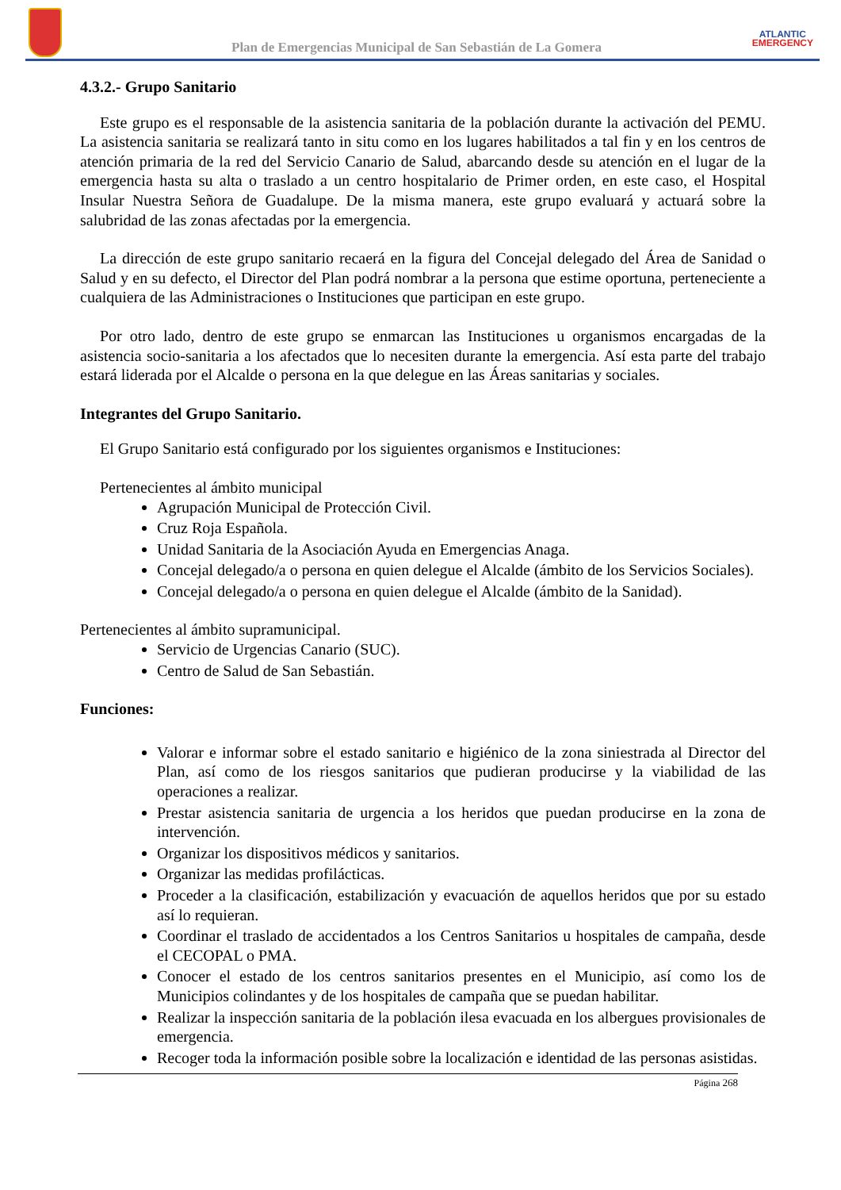Plan de Emergencias Municipal de San Sebastián de La Gomera
ATLANTIC
EMERGENCY
4.3.2.- Grupo Sanitario
Este grupo es el responsable de la asistencia sanitaria de la población durante la activación del PEMU. La asistencia sanitaria se realizará tanto in situ como en los lugares habilitados a tal fin y en los centros de atención primaria de la red del Servicio Canario de Salud, abarcando desde su atención en el lugar de la emergencia hasta su alta o traslado a un centro hospitalario de Primer orden, en este caso, el Hospital Insular Nuestra Señora de Guadalupe. De la misma manera, este grupo evaluará y actuará sobre la salubridad de las zonas afectadas por la emergencia.
La dirección de este grupo sanitario recaerá en la figura del Concejal delegado del Área de Sanidad o Salud y en su defecto, el Director del Plan podrá nombrar a la persona que estime oportuna, perteneciente a cualquiera de las Administraciones o Instituciones que participan en este grupo.
Por otro lado, dentro de este grupo se enmarcan las Instituciones u organismos encargadas de la asistencia socio-sanitaria a los afectados que lo necesiten durante la emergencia. Así esta parte del trabajo estará liderada por el Alcalde o persona en la que delegue en las Áreas sanitarias y sociales.
Integrantes del Grupo Sanitario.
El Grupo Sanitario está configurado por los siguientes organismos e Instituciones:
Pertenecientes al ámbito municipal
Agrupación Municipal de Protección Civil.
Cruz Roja Española.
Unidad Sanitaria de la Asociación Ayuda en Emergencias Anaga.
Concejal delegado/a o persona en quien delegue el Alcalde (ámbito de los Servicios Sociales).
Concejal delegado/a o persona en quien delegue el Alcalde (ámbito de la Sanidad).
Pertenecientes al ámbito supramunicipal.
Servicio de Urgencias Canario (SUC).
Centro de Salud de San Sebastián.
Funciones:
Valorar e informar sobre el estado sanitario e higiénico de la zona siniestrada al Director del Plan, así como de los riesgos sanitarios que pudieran producirse y la viabilidad de las operaciones a realizar.
Prestar asistencia sanitaria de urgencia a los heridos que puedan producirse en la zona de intervención.
Organizar los dispositivos médicos y sanitarios.
Organizar las medidas profilácticas.
Proceder a la clasificación, estabilización y evacuación de aquellos heridos que por su estado así lo requieran.
Coordinar el traslado de accidentados a los Centros Sanitarios u hospitales de campaña, desde el CECOPAL o PMA.
Conocer el estado de los centros sanitarios presentes en el Municipio, así como los de Municipios colindantes y de los hospitales de campaña que se puedan habilitar.
Realizar la inspección sanitaria de la población ilesa evacuada en los albergues provisionales de emergencia.
Recoger toda la información posible sobre la localización e identidad de las personas asistidas.
Página 268